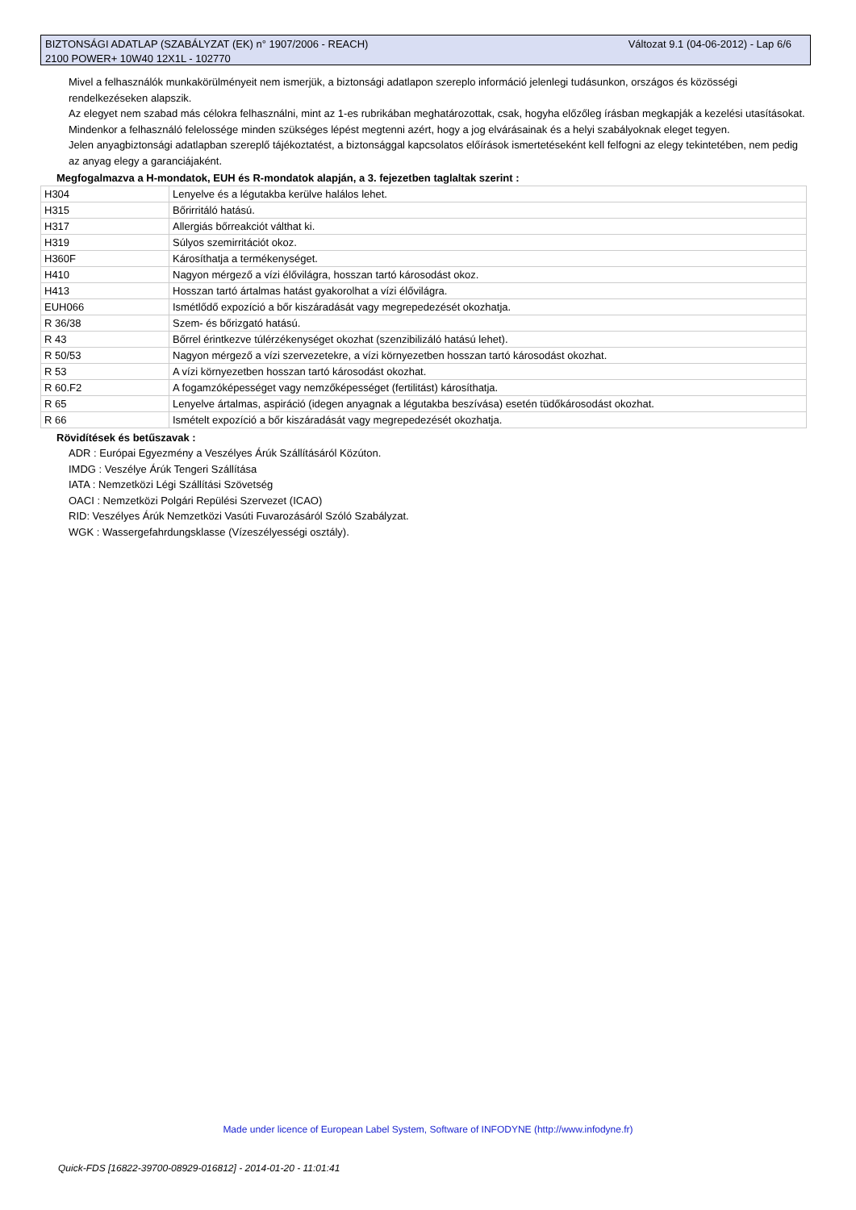Változat 9.1 (04-06-2012) - Lap 6/6 BIZTONSÁGI ADATLAP (SZABÁLYZAT (EK) n° 1907/2006 - REACH)
2100 POWER+ 10W40 12X1L - 102770
Mivel a felhasználók munkakörülményeit nem ismerjük, a biztonsági adatlapon szereplo információ jelenlegi tudásunkon, országos és közösségi rendelkezéseken alapszik.
Az elegyet nem szabad más célokra felhasználni, mint az 1-es rubrikában meghatározottak, csak, hogyha előzőleg írásban megkapják a kezelési utasításokat.
Mindenkor a felhasználó felelossége minden szükséges lépést megtenni azért, hogy a jog elvárásainak és a helyi szabályoknak eleget tegyen.
Jelen anyagbiztonsági adatlapban szereplő tájékoztatést, a biztonsággal kapcsolatos előírások ismertetéseként kell felfogni az elegy tekintetében, nem pedig az anyag elegy a garanciájaként.
Megfogalmazva a H-mondatok, EUH és R-mondatok alapján, a 3. fejezetben taglaltak szerint :
| H304 | Lenyelve és a légutakba kerülve halálos lehet. |
| H315 | Bőrirritáló hatású. |
| H317 | Allergiás bőrreakciót válthat ki. |
| H319 | Súlyos szemirritációt okoz. |
| H360F | Károsíthatja a termékenységet. |
| H410 | Nagyon mérgező a vízi élővilágra, hosszan tartó károsodást okoz. |
| H413 | Hosszan tartó ártalmas hatást gyakorolhat a vízi élővilágra. |
| EUH066 | Ismétlődő expozíció a bőr kiszáradását vagy megrepedezését okozhatja. |
| R 36/38 | Szem- és bőrizgató hatású. |
| R 43 | Bőrrel érintkezve túlérzékenységet okozhat (szenzibilizáló hatású lehet). |
| R 50/53 | Nagyon mérgező a vízi szervezetekre, a vízi környezetben hosszan tartó károsodást okozhat. |
| R 53 | A vízi környezetben hosszan tartó károsodást okozhat. |
| R 60.F2 | A fogamzóképességet vagy nemzőképességet (fertilitást) károsíthatja. |
| R 65 | Lenyelve ártalmas, aspiráció (idegen anyagnak a légutakba beszívása) esetén tüdőkárosodást okozhat. |
| R 66 | Ismételt expozíció a bőr kiszáradását vagy megrepedezését okozhatja. |
Rövidítések és betűszavak :
ADR : Európai Egyezmény a Veszélyes Árúk Szállításáról Közúton.
IMDG : Veszélye Árúk Tengeri Szállítása
IATA : Nemzetközi Légi Szállítási Szövetség
OACI : Nemzetközi Polgári Repülési Szervezet (ICAO)
RID: Veszélyes Árúk Nemzetközi Vasúti Fuvarozásáról Szóló Szabályzat.
WGK : Wassergefahrdungsklasse (Vízeszélyességi osztály).
Made under licence of European Label System, Software of INFODYNE (http://www.infodyne.fr)
Quick-FDS [16822-39700-08929-016812] - 2014-01-20 - 11:01:41